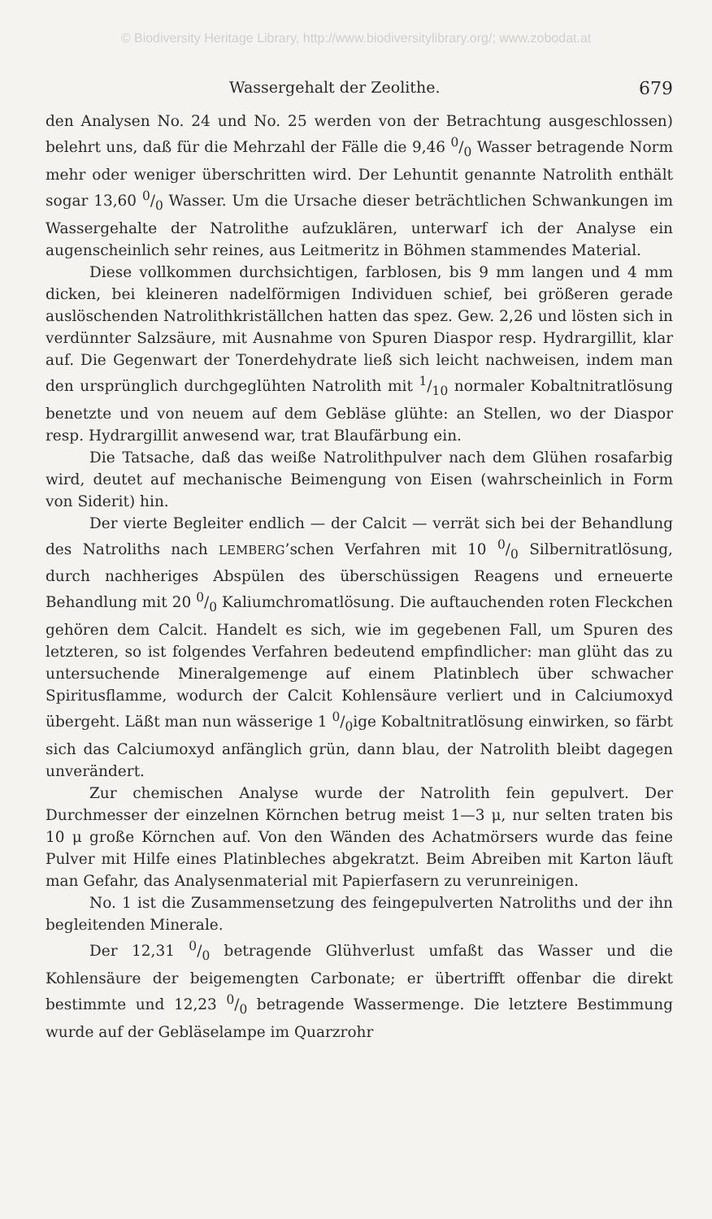© Biodiversity Heritage Library, http://www.biodiversitylibrary.org/; www.zobodat.at
Wassergehalt der Zeolithe. 679
den Analysen No. 24 und No. 25 werden von der Betrachtung ausgeschlossen) belehrt uns, daß für die Mehrzahl der Fälle die 9,46 0/0 Wasser betragende Norm mehr oder weniger überschritten wird. Der Lehuntit genannte Natrolith enthält sogar 13,60 0/0 Wasser. Um die Ursache dieser beträchtlichen Schwankungen im Wassergehalte der Natrolithe aufzuklären, unterwarf ich der Analyse ein augenscheinlich sehr reines, aus Leitmeritz in Böhmen stammendes Material.
Diese vollkommen durchsichtigen, farblosen, bis 9 mm langen und 4 mm dicken, bei kleineren nadelförmigen Individuen schief, bei größeren gerade auslöschenden Natrolithkriställchen hatten das spez. Gew. 2,26 und lösten sich in verdünnter Salzsäure, mit Ausnahme von Spuren Diaspor resp. Hydrargillit, klar auf. Die Gegenwart der Tonerdehydrate ließ sich leicht nachweisen, indem man den ursprünglich durchgeglühten Natrolith mit 1/10 normaler Kobaltnitratlösung benetzte und von neuem auf dem Gebläse glühte: an Stellen, wo der Diaspor resp. Hydrargillit anwesend war, trat Blaufärbung ein.
Die Tatsache, daß das weiße Natrolithpulver nach dem Glühen rosafarbig wird, deutet auf mechanische Beimengung von Eisen (wahrscheinlich in Form von Siderit) hin.
Der vierte Begleiter endlich — der Calcit — verrät sich bei der Behandlung des Natroliths nach LEMBERG’schen Verfahren mit 10 0/0 Silbernitratlösung, durch nachheriges Abspülen des überschüssigen Reagens und erneuerte Behandlung mit 20 0/0 Kaliumchromatlösung. Die auftauchenden roten Fleckchen gehören dem Calcit. Handelt es sich, wie im gegebenen Fall, um Spuren des letzteren, so ist folgendes Verfahren bedeutend empfindlicher: man glüht das zu untersuchende Mineralgemenge auf einem Platinblech über schwacher Spiritusflamme, wodurch der Calcit Kohlensäure verliert und in Calciumoxyd übergeht. Läßt man nun wässerige 1 0/0ige Kobaltnitratlösung einwirken, so färbt sich das Calciumoxyd anfänglich grün, dann blau, der Natrolith bleibt dagegen unverändert.
Zur chemischen Analyse wurde der Natrolith fein gepulvert. Der Durchmesser der einzelnen Körnchen betrug meist 1—3 μ, nur selten traten bis 10 μ große Körnchen auf. Von den Wänden des Achatmörsers wurde das feine Pulver mit Hilfe eines Platinbleches abgekratzt. Beim Abreiben mit Karton läuft man Gefahr, das Analysenmaterial mit Papierfasern zu verunreinigen.
No. 1 ist die Zusammensetzung des feingepulverten Natroliths und der ihn begleitenden Minerale.
Der 12,31 0/0 betragende Glühverlust umfaßt das Wasser und die Kohlensäure der beigemengten Carbonate; er übertrifft offenbar die direkt bestimmte und 12,23 0/0 betragende Wassermenge. Die letztere Bestimmung wurde auf der Gebläselampe im Quarzrohr